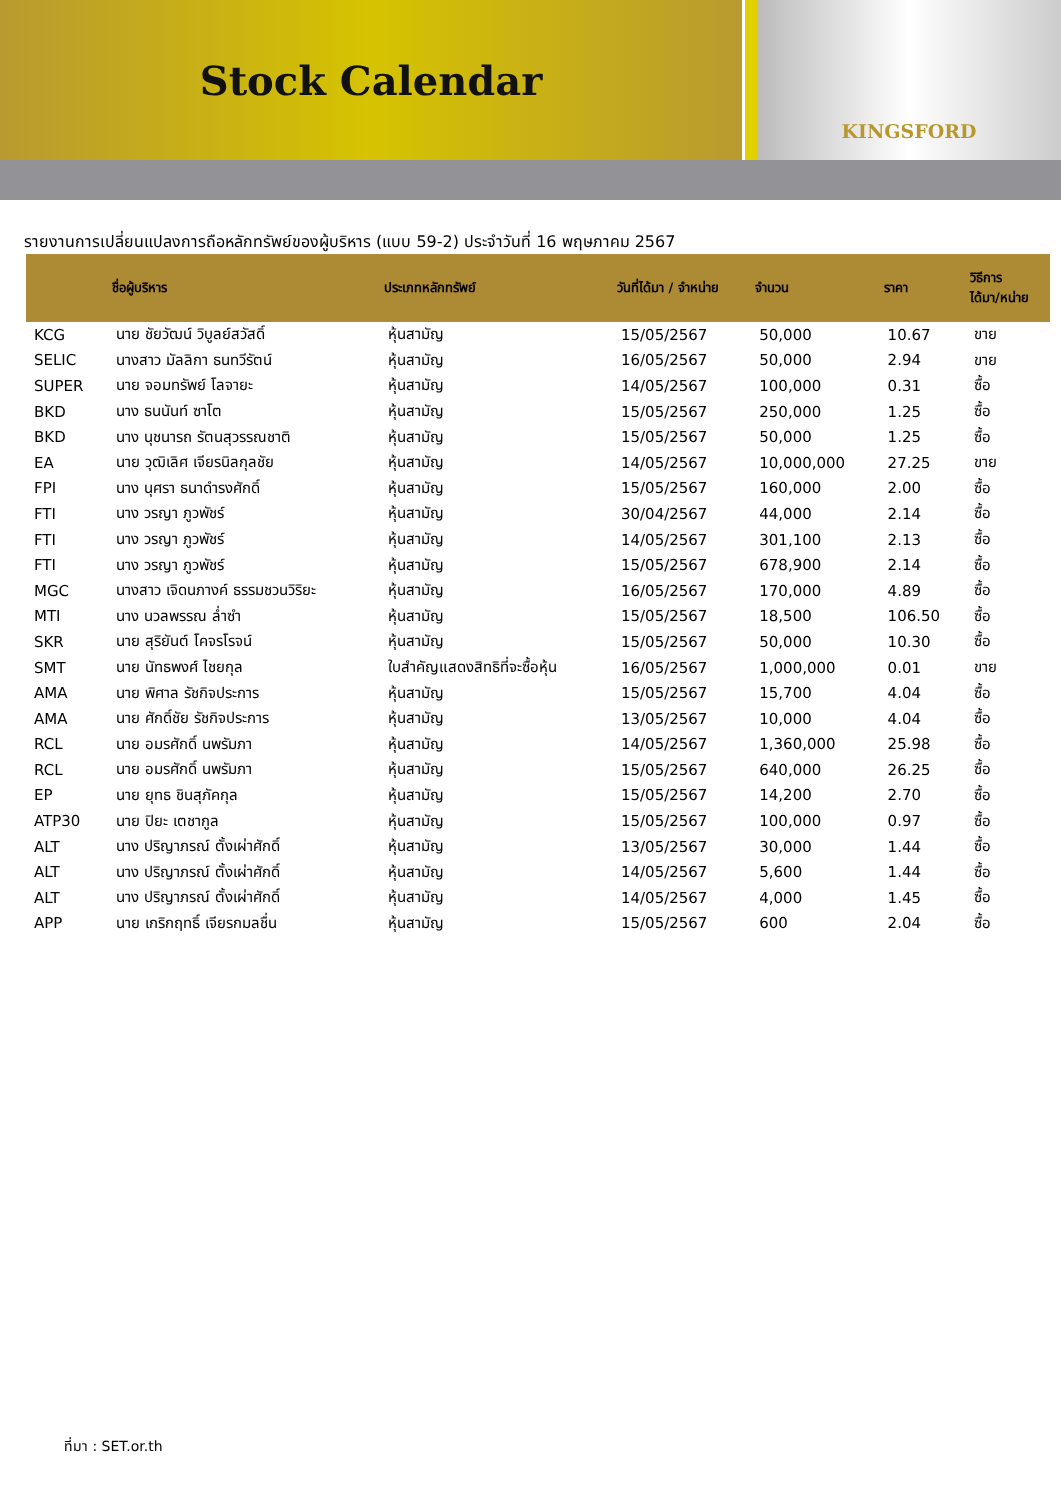Stock Calendar
KINGSFORD
รายงานการเปลี่ยนแปลงการถือหลักทรัพย์ของผู้บริหาร (แบบ 59-2) ประจำวันที่ 16 พฤษภาคม 2567
| | ชื่อผู้บริหาร | ประเภทหลักทรัพย์ | วันที่ได้มา / จำหน่าย | จำนวน | ราคา | วิธีการ ได้มา/หน่าย |
| --- | --- | --- | --- | --- | --- | --- |
| KCG | นาย ชัยวัฒน์ วิบูลย์สวัสดิ์ | หุ้นสามัญ | 15/05/2567 | 50,000 | 10.67 | ขาย |
| SELIC | นางสาว มัลลิกา ธนทวีรัตน์ | หุ้นสามัญ | 16/05/2567 | 50,000 | 2.94 | ขาย |
| SUPER | นาย จอมทรัพย์ โลจายะ | หุ้นสามัญ | 14/05/2567 | 100,000 | 0.31 | ซื้อ |
| BKD | นาง ธนนันท์ ซาโต | หุ้นสามัญ | 15/05/2567 | 250,000 | 1.25 | ซื้อ |
| BKD | นาง นุชนารถ รัตนสุวรรณชาติ | หุ้นสามัญ | 15/05/2567 | 50,000 | 1.25 | ซื้อ |
| EA | นาย วุฒิเลิศ เจียรนิลกุลชัย | หุ้นสามัญ | 14/05/2567 | 10,000,000 | 27.25 | ขาย |
| FPI | นาง นุศรา ธนาดำรงศักดิ์ | หุ้นสามัญ | 15/05/2567 | 160,000 | 2.00 | ซื้อ |
| FTI | นาง วรญา ภูวพัชร์ | หุ้นสามัญ | 30/04/2567 | 44,000 | 2.14 | ซื้อ |
| FTI | นาง วรญา ภูวพัชร์ | หุ้นสามัญ | 14/05/2567 | 301,100 | 2.13 | ซื้อ |
| FTI | นาง วรญา ภูวพัชร์ | หุ้นสามัญ | 15/05/2567 | 678,900 | 2.14 | ซื้อ |
| MGC | นางสาว เจิดนภางค์ ธรรมชวนวิริยะ | หุ้นสามัญ | 16/05/2567 | 170,000 | 4.89 | ซื้อ |
| MTI | นาง นวลพรรณ ล่ำซำ | หุ้นสามัญ | 15/05/2567 | 18,500 | 106.50 | ซื้อ |
| SKR | นาย สุริยันต์ โคจรโรจน์ | หุ้นสามัญ | 15/05/2567 | 50,000 | 10.30 | ซื้อ |
| SMT | นาย นัทธพงศ์ ไชยกุล | ใบสำคัญแสดงสิทธิที่จะซื้อหุ้น | 16/05/2567 | 1,000,000 | 0.01 | ขาย |
| AMA | นาย พิศาล รัชกิจประการ | หุ้นสามัญ | 15/05/2567 | 15,700 | 4.04 | ซื้อ |
| AMA | นาย ศักดิ์ชัย รัชกิจประการ | หุ้นสามัญ | 13/05/2567 | 10,000 | 4.04 | ซื้อ |
| RCL | นาย อมรศักดิ์ นพรัมภา | หุ้นสามัญ | 14/05/2567 | 1,360,000 | 25.98 | ซื้อ |
| RCL | นาย อมรศักดิ์ นพรัมภา | หุ้นสามัญ | 15/05/2567 | 640,000 | 26.25 | ซื้อ |
| EP | นาย ยุทธ ชินสุภัคกุล | หุ้นสามัญ | 15/05/2567 | 14,200 | 2.70 | ซื้อ |
| ATP30 | นาย ปิยะ เตชากูล | หุ้นสามัญ | 15/05/2567 | 100,000 | 0.97 | ซื้อ |
| ALT | นาง ปริญาภรณ์ ตั้งเผ่าศักดิ์ | หุ้นสามัญ | 13/05/2567 | 30,000 | 1.44 | ซื้อ |
| ALT | นาง ปริญาภรณ์ ตั้งเผ่าศักดิ์ | หุ้นสามัญ | 14/05/2567 | 5,600 | 1.44 | ซื้อ |
| ALT | นาง ปริญาภรณ์ ตั้งเผ่าศักดิ์ | หุ้นสามัญ | 14/05/2567 | 4,000 | 1.45 | ซื้อ |
| APP | นาย เกริกฤทธิ์ เจียรกมลชื่น | หุ้นสามัญ | 15/05/2567 | 600 | 2.04 | ซื้อ |
ที่มา : SET.or.th